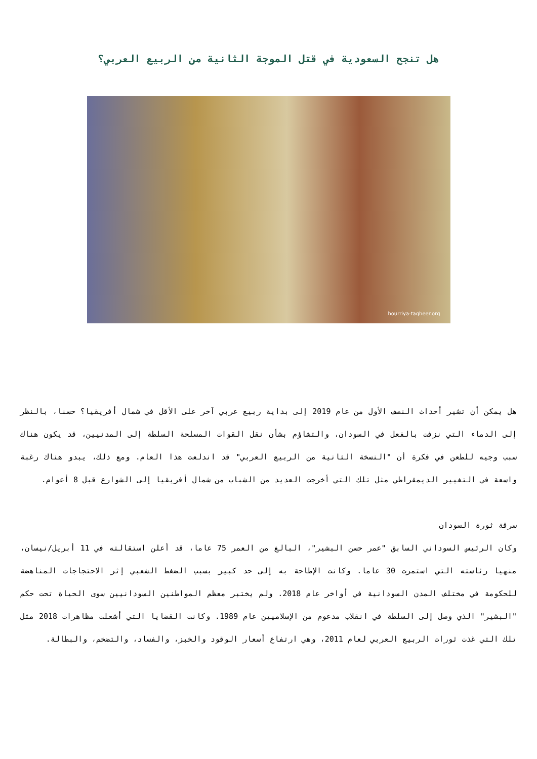هل تنجح السعودية في قتل الموجة الثانية من الربيع العربي؟
hourriya-tagheer.org
هل يمكن أن تشير أحداث النصف الأول من عام 2019 إلى بداية ربيع عربي آخر على الأقل في شمال أفريقيا؟ حسنا، بالنظر إلى الدماء التي نزفت بالفعل في السودان، والتشاؤم بشأن نقل القوات المسلحة السلطة إلى المدنيين، قد يكون هناك سبب وجيه للطعن في فكرة أن "النسخة الثانية من الربيع العربي" قد اندلعت هذا العام. ومع ذلك، يبدو هناك رغبة واسعة في التغيير الديمقراطي مثل تلك التي أخرجت العديد من الشباب من شمال أفريقيا إلى الشوارع قبل 8 أعوام.
سرقة ثورة السودان
وكان الرئيس السوداني السابق "عمر حسن البشير"، البالغ من العمر 75 عاما، قد أعلن استقالته في 11 أبريل/نيسان، منهيا رئاسته التي استمرت 30 عاما. وكانت الإطاحة به إلى حد كبير بسبب الضغط الشعبي إثر الاحتجاجات المناهضة للحكومة في مختلف المدن السودانية في أواخر عام 2018. ولم يختبر معظم المواطنين السودانيين سوى الحياة تحت حكم "البشير" الذي وصل إلى السلطة في انقلاب مدعوم من الإسلاميين عام 1989. وكانت القضايا التي أشعلت مظاهرات 2018 مثل تلك التي غذت ثورات الربيع العربي لعام 2011، وهي ارتفاع أسعار الوقود والخبز، والفساد، والتضخم، والبطالة.